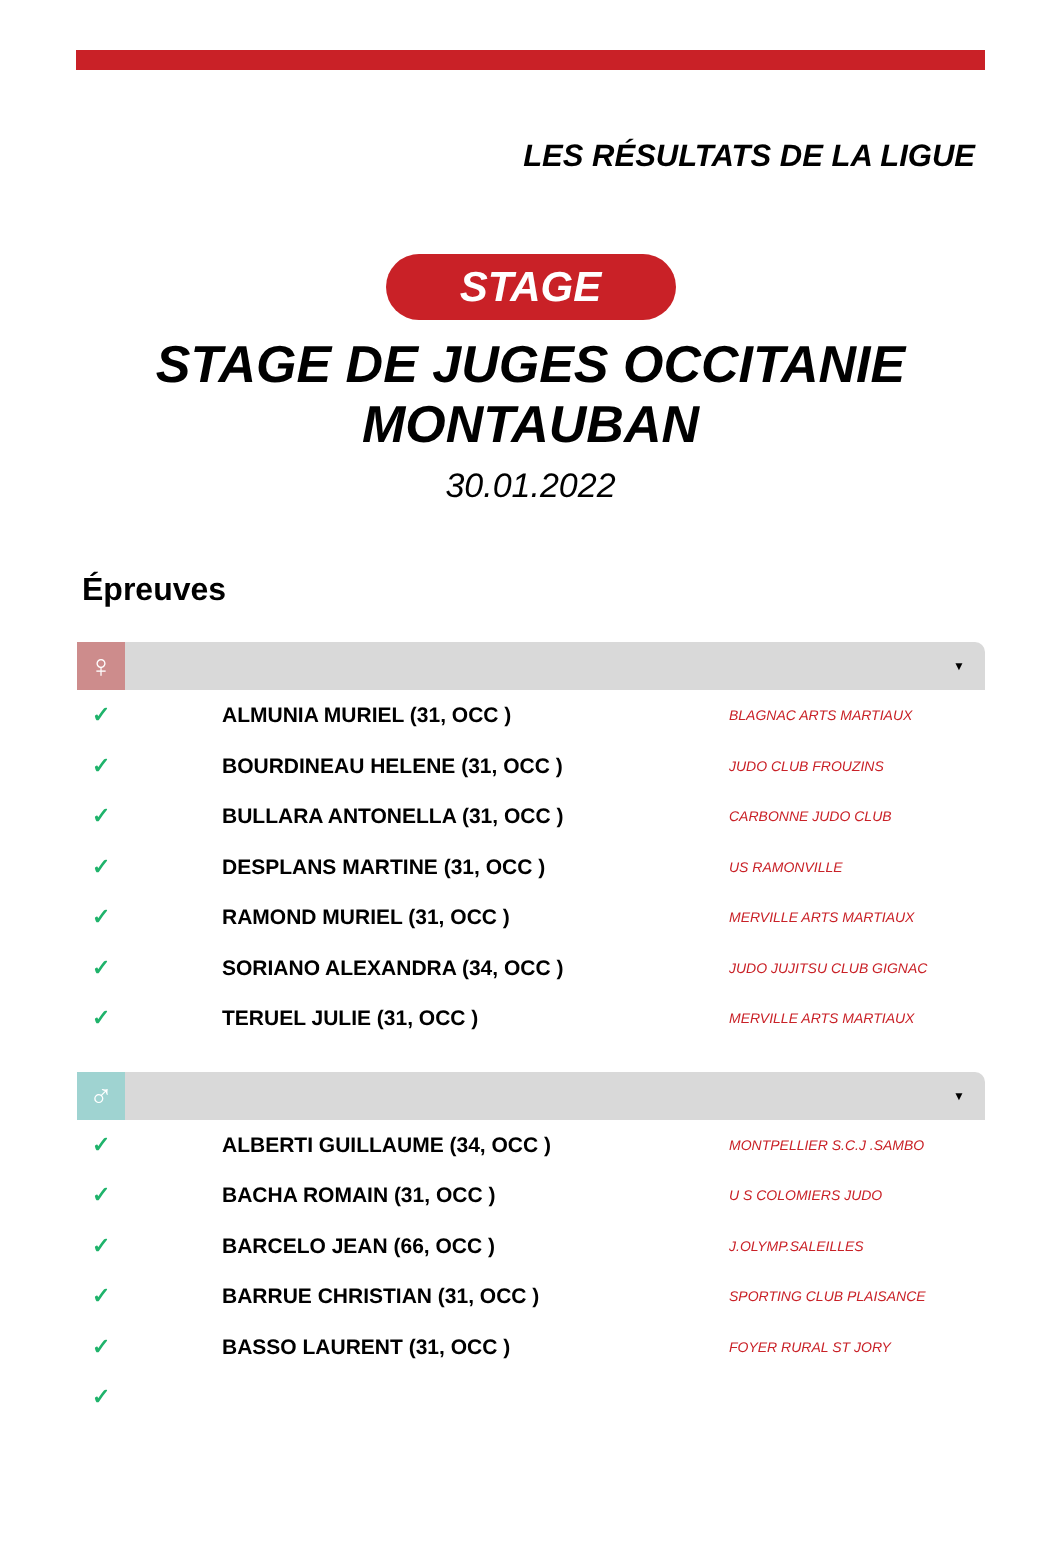LES RÉSULTATS DE LA LIGUE
STAGE
STAGE DE JUGES OCCITANIE
MONTAUBAN
30.01.2022
Épreuves
♀
▼
| ✓ | ALMUNIA MURIEL (31, OCC ) | BLAGNAC ARTS MARTIAUX |
| ✓ | BOURDINEAU HELENE (31, OCC ) | JUDO CLUB FROUZINS |
| ✓ | BULLARA ANTONELLA (31, OCC ) | CARBONNE JUDO CLUB |
| ✓ | DESPLANS MARTINE (31, OCC ) | US RAMONVILLE |
| ✓ | RAMOND MURIEL (31, OCC ) | MERVILLE ARTS MARTIAUX |
| ✓ | SORIANO ALEXANDRA (34, OCC ) | JUDO JUJITSU CLUB GIGNAC |
| ✓ | TERUEL JULIE (31, OCC ) | MERVILLE ARTS MARTIAUX |
♂
▼
| ✓ | ALBERTI GUILLAUME (34, OCC ) | MONTPELLIER S.C.J .SAMBO |
| ✓ | BACHA ROMAIN (31, OCC ) | U S COLOMIERS JUDO |
| ✓ | BARCELO JEAN (66, OCC ) | J.OLYMP.SALEILLES |
| ✓ | BARRUE CHRISTIAN (31, OCC ) | SPORTING CLUB PLAISANCE |
| ✓ | BASSO LAURENT (31, OCC ) | FOYER RURAL ST JORY |
| ✓ | | |